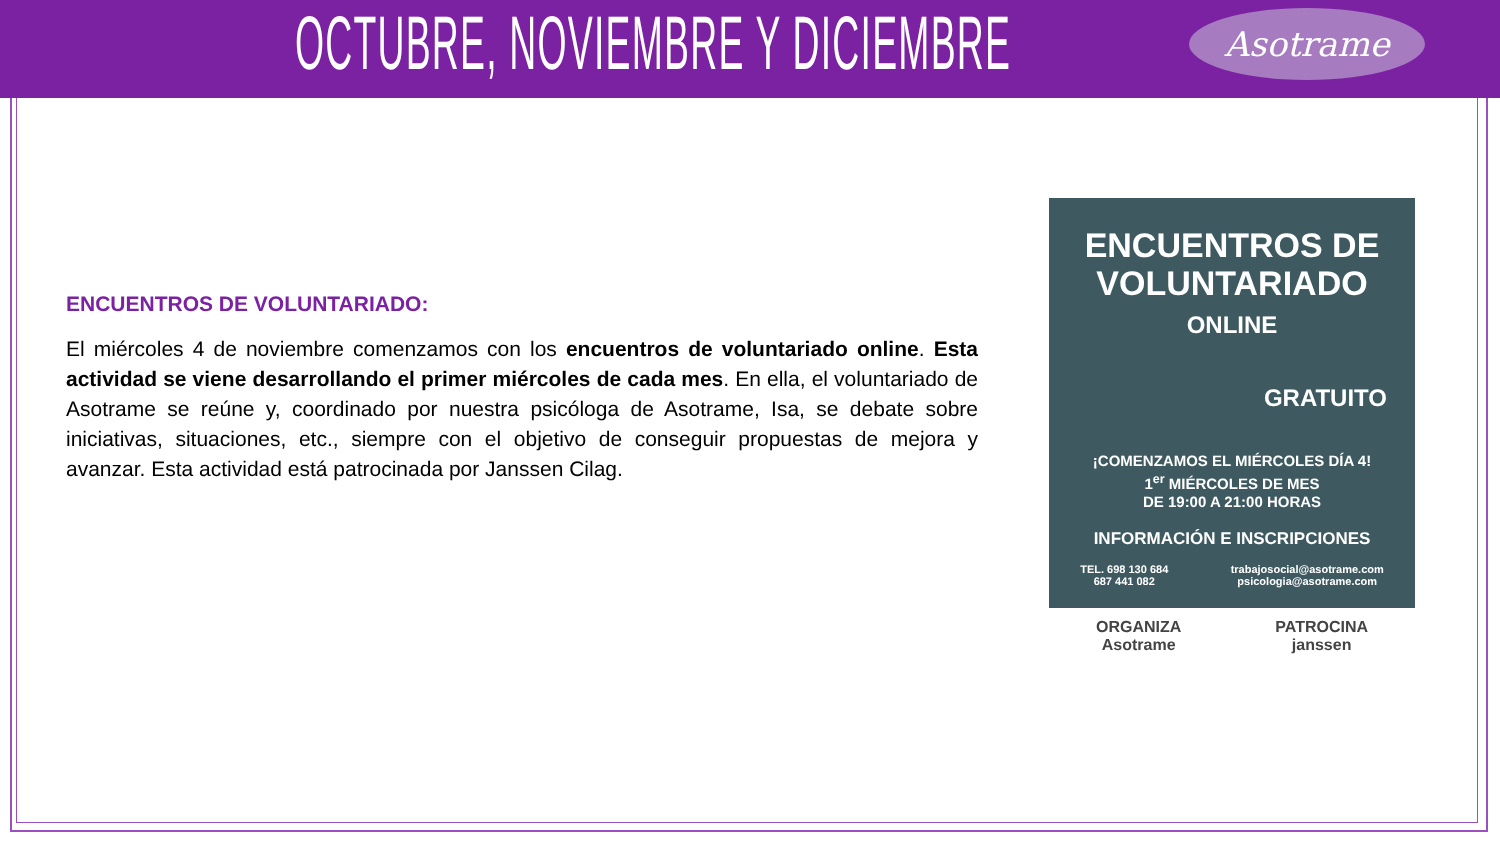OCTUBRE, NOVIEMBRE Y DICIEMBRE
Asotrame
ENCUENTROS DE VOLUNTARIADO:
El miércoles 4 de noviembre comenzamos con los encuentros de voluntariado online. Esta actividad se viene desarrollando el primer miércoles de cada mes. En ella, el voluntariado de Asotrame se reúne y, coordinado por nuestra psicóloga de Asotrame, Isa, se debate sobre iniciativas, situaciones, etc., siempre con el objetivo de conseguir propuestas de mejora y avanzar. Esta actividad está patrocinada por Janssen Cilag.
ENCUENTROS DE
VOLUNTARIADO
ONLINE
GRATUITO
¡COMENZAMOS EL MIÉRCOLES DÍA 4!
1<sup>er</sup> MIÉRCOLES DE MES
DE 19:00 A 21:00 HORAS
INFORMACIÓN E INSCRIPCIONES
TEL. 698 130 684
687 441 082 trabajosocial@asotrame.com
psicologia@asotrame.com
ORGANIZA
Asotrame PATROCINA
janssen